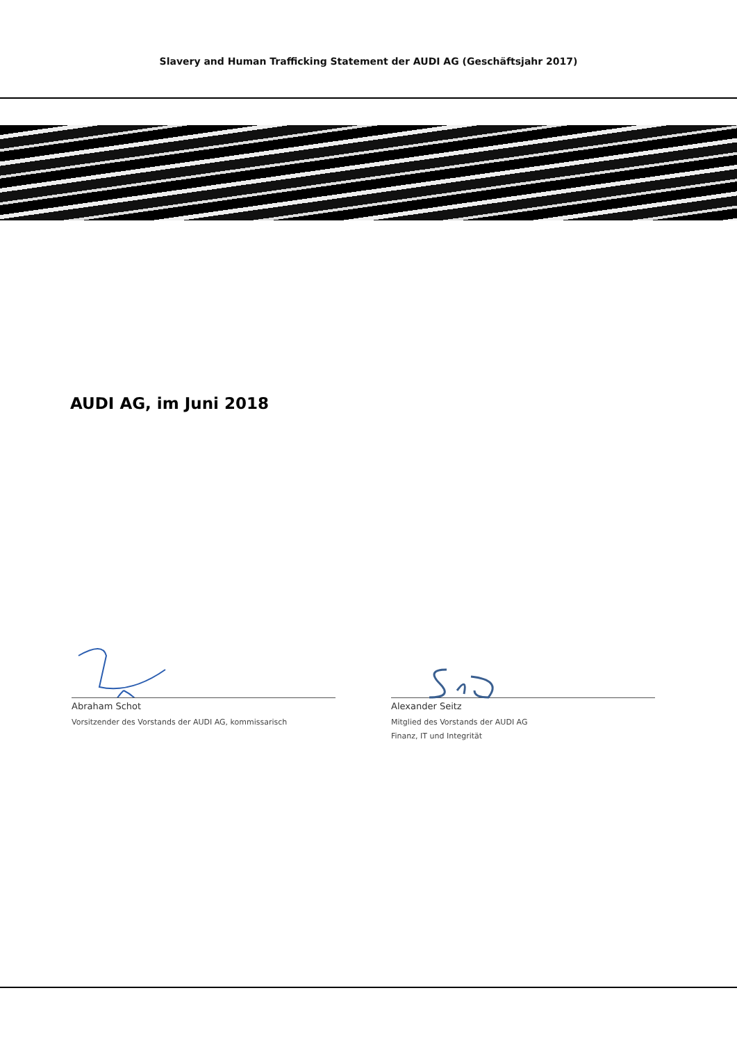Slavery and Human Trafficking Statement der AUDI AG (Geschäftsjahr 2017)
AUDI AG, im Juni 2018
Abraham Schot
Vorsitzender des Vorstands der AUDI AG, kommissarisch
Alexander Seitz
Mitglied des Vorstands der AUDI AG
Finanz, IT und Integrität